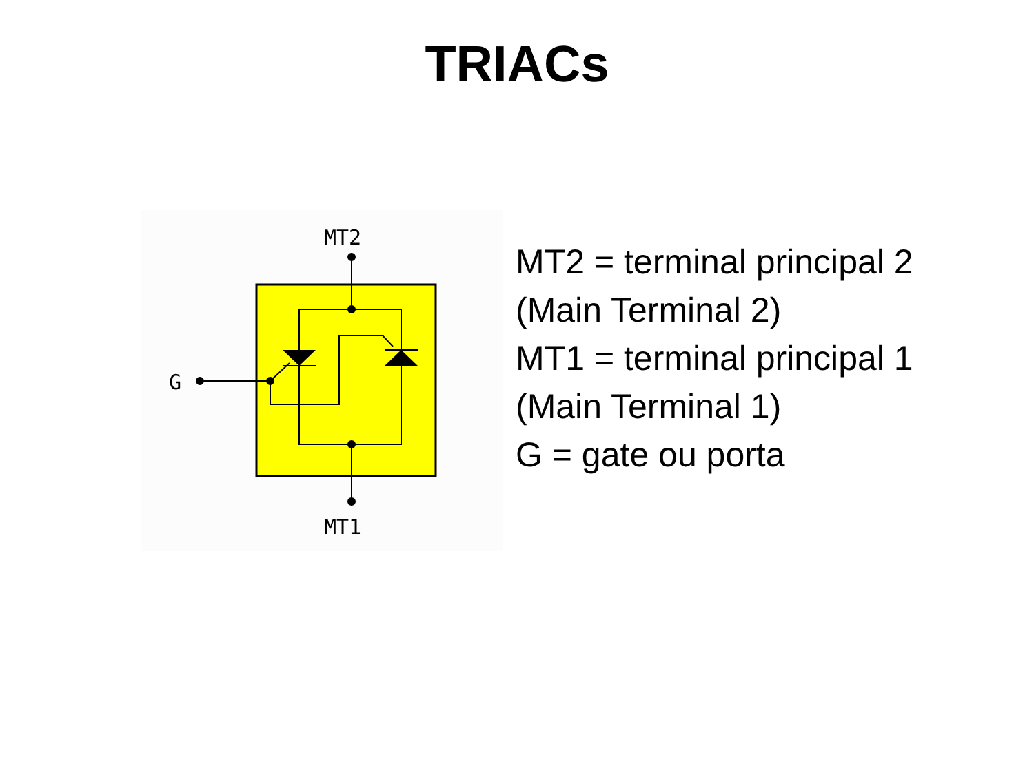TRIACs
MT2
MT1
G
MT2 = terminal principal 2
(Main Terminal 2)
MT1 = terminal principal 1
(Main Terminal 1)
G = gate ou porta